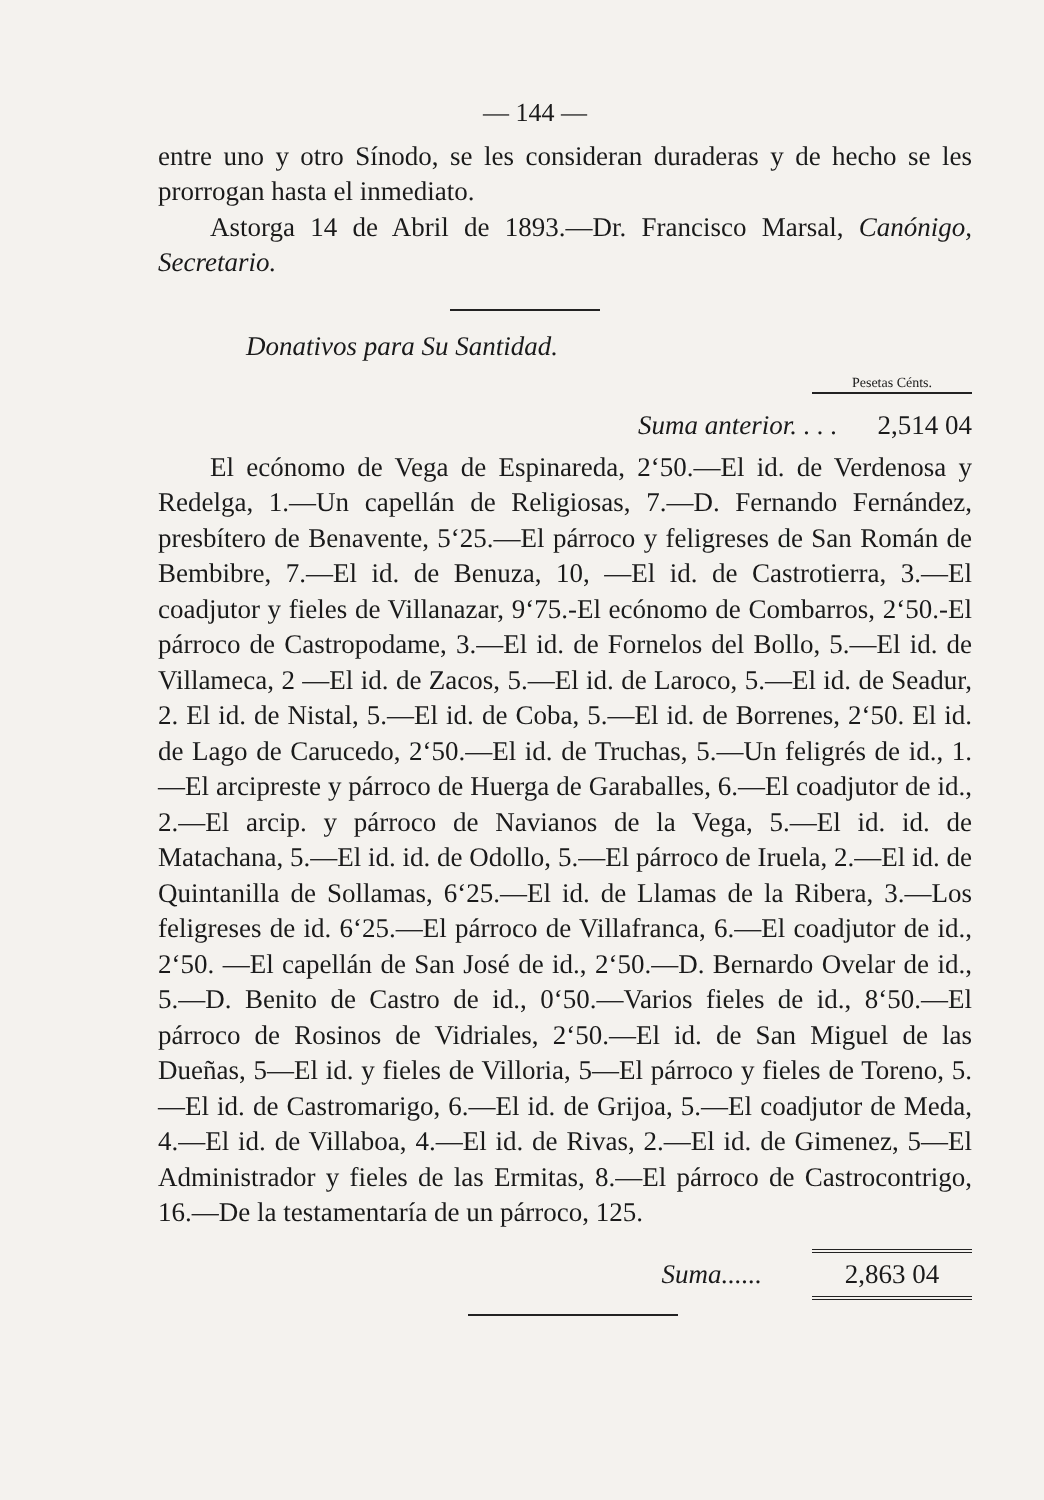— 144 —
entre uno y otro Sínodo, se les consideran duraderas y de hecho se les prorrogan hasta el inmediato.
Astorga 14 de Abril de 1893.—Dr. Francisco Marsal, Canónigo, Secretario.
Donativos para Su Santidad.
Pesetas Cénts.
Suma anterior. . . . 2,514 04
El ecónomo de Vega de Espinareda, 2‘50.—El id. de Verdenosa y Redelga, 1.—Un capellán de Religiosas, 7.—D. Fernando Fernández, presbítero de Benavente, 5‘25.—El párroco y feligreses de San Román de Bembibre, 7.—El id. de Benuza, 10, —El id. de Castrotierra, 3.—El coadjutor y fieles de Villanazar, 9‘75.-El ecónomo de Combarros, 2‘50.-El párroco de Castropodame, 3.—El id. de Fornelos del Bollo, 5.—El id. de Villameca, 2 —El id. de Zacos, 5.—El id. de Laroco, 5.—El id. de Seadur, 2. El id. de Nistal, 5.—El id. de Coba, 5.—El id. de Borrenes, 2‘50. El id. de Lago de Carucedo, 2‘50.—El id. de Truchas, 5.—Un feligrés de id., 1.—El arcipreste y párroco de Huerga de Garaballes, 6.—El coadjutor de id., 2.—El arcip. y párroco de Navianos de la Vega, 5.—El id. id. de Matachana, 5.—El id. id. de Odollo, 5.—El párroco de Iruela, 2.—El id. de Quintanilla de Sollamas, 6‘25.—El id. de Llamas de la Ribera, 3.—Los feligreses de id. 6‘25.—El párroco de Villafranca, 6.—El coadjutor de id., 2‘50. —El capellán de San José de id., 2‘50.—D. Bernardo Ovelar de id., 5.—D. Benito de Castro de id., 0‘50.—Varios fieles de id., 8‘50.—El párroco de Rosinos de Vidriales, 2‘50.—El id. de San Miguel de las Dueñas, 5—El id. y fieles de Villoria, 5—El párroco y fieles de Toreno, 5.—El id. de Castromarigo, 6.—El id. de Grijoa, 5.—El coadjutor de Meda, 4.—El id. de Villaboa, 4.—El id. de Rivas, 2.—El id. de Gimenez, 5—El Administrador y fieles de las Ermitas, 8.—El párroco de Castrocontrigo, 16.—De la testamentaría de un párroco, 125.
Suma...... 2,863 04